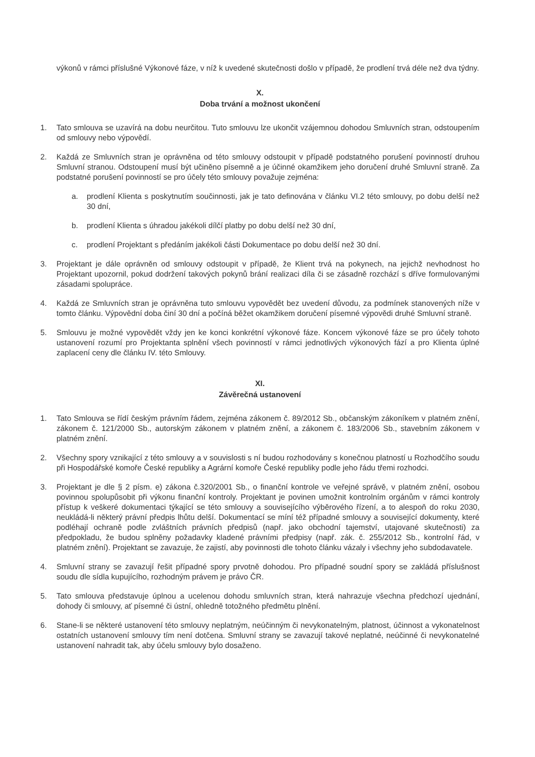výkonů v rámci příslušné Výkonové fáze, v níž k uvedené skutečnosti došlo v případě, že prodlení trvá déle než dva týdny.
X.
Doba trvání a možnost ukončení
1. Tato smlouva se uzavírá na dobu neurčitou. Tuto smlouvu lze ukončit vzájemnou dohodou Smluvních stran, odstoupením od smlouvy nebo výpovědí.
2. Každá ze Smluvních stran je oprávněna od této smlouvy odstoupit v případě podstatného porušení povinností druhou Smluvní stranou. Odstoupení musí být učiněno písemně a je účinné okamžikem jeho doručení druhé Smluvní straně. Za podstatné porušení povinností se pro účely této smlouvy považuje zejména:
a. prodlení Klienta s poskytnutím součinnosti, jak je tato definována v článku VI.2 této smlouvy, po dobu delší než 30 dní,
b. prodlení Klienta s úhradou jakékoli dílčí platby po dobu delší než 30 dní,
c. prodlení Projektant s předáním jakékoli části Dokumentace po dobu delší než 30 dní.
3. Projektant je dále oprávněn od smlouvy odstoupit v případě, že Klient trvá na pokynech, na jejichž nevhodnost ho Projektant upozornil, pokud dodržení takových pokynů brání realizaci díla či se zásadně rozchází s dříve formulovanými zásadami spolupráce.
4. Každá ze Smluvních stran je oprávněna tuto smlouvu vypovědět bez uvedení důvodu, za podmínek stanovených níže v tomto článku. Výpovědní doba činí 30 dní a počíná běžet okamžikem doručení písemné výpovědi druhé Smluvní straně.
5. Smlouvu je možné vypovědět vždy jen ke konci konkrétní výkonové fáze. Koncem výkonové fáze se pro účely tohoto ustanovení rozumí pro Projektanta splnění všech povinností v rámci jednotlivých výkonových fází a pro Klienta úplné zaplacení ceny dle článku IV. této Smlouvy.
XI.
Závěrečná ustanovení
1. Tato Smlouva se řídí českým právním řádem, zejména zákonem č. 89/2012 Sb., občanským zákoníkem v platném znění, zákonem č. 121/2000 Sb., autorským zákonem v platném znění, a zákonem č. 183/2006 Sb., stavebním zákonem v platném znění.
2. Všechny spory vznikající z této smlouvy a v souvislosti s ní budou rozhodovány s konečnou platností u Rozhodčího soudu při Hospodářské komoře České republiky a Agrární komoře České republiky podle jeho řádu třemi rozhodci.
3. Projektant je dle § 2 písm. e) zákona č.320/2001 Sb., o finanční kontrole ve veřejné správě, v platném znění, osobou povinnou spolupůsobit při výkonu finanční kontroly. Projektant je povinen umožnit kontrolním orgánům v rámci kontroly přístup k veškeré dokumentaci týkající se této smlouvy a souvisejícího výběrového řízení, a to alespoň do roku 2030, neukládá-li některý právní předpis lhůtu delší. Dokumentací se míní též případné smlouvy a související dokumenty, které podléhají ochraně podle zvláštních právních předpisů (např. jako obchodní tajemství, utajované skutečnosti) za předpokladu, že budou splněny požadavky kladené právními předpisy (např. zák. č. 255/2012 Sb., kontrolní řád, v platném znění). Projektant se zavazuje, že zajistí, aby povinnosti dle tohoto článku vázaly i všechny jeho subdodavatele.
4. Smluvní strany se zavazují řešit případné spory prvotně dohodou. Pro případné soudní spory se zakládá příslušnost soudu dle sídla kupujícího, rozhodným právem je právo ČR.
5. Tato smlouva představuje úplnou a ucelenou dohodu smluvních stran, která nahrazuje všechna předchozí ujednání, dohody či smlouvy, ať písemné či ústní, ohledně totožného předmětu plnění.
6. Stane-li se některé ustanovení této smlouvy neplatným, neúčinným či nevykonatelným, platnost, účinnost a vykonatelnost ostatních ustanovení smlouvy tím není dotčena. Smluvní strany se zavazují takové neplatné, neúčinné či nevykonatelné ustanovení nahradit tak, aby účelu smlouvy bylo dosaženo.